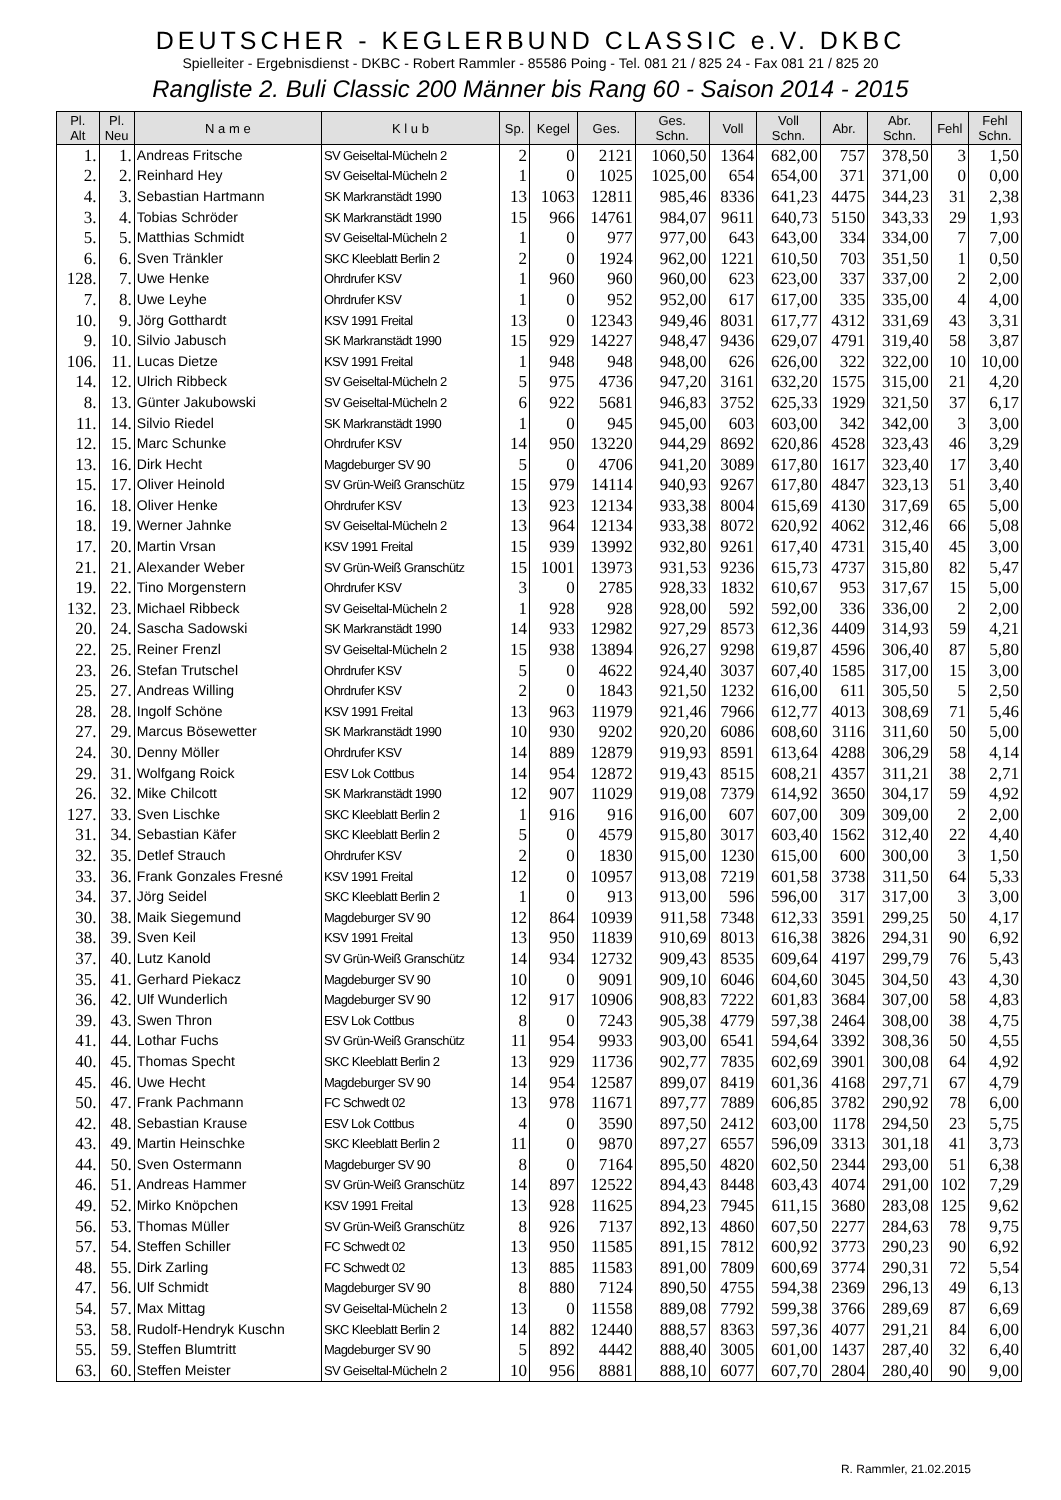DEUTSCHER - KEGLERBUND CLASSIC e.V. DKBC
Spielleiter - Ergebnisdienst - DKBC - Robert Rammler - 85586 Poing - Tel. 081 21 / 825 24 - Fax 081 21 / 825 20
Rangliste 2. Buli Classic 200 Männer bis Rang 60 - Saison 2014 - 2015
| Pl. Alt | Pl. Neu | N a m e | K l u b | Sp. | Kegel | Ges. | Ges. Schn. | Voll | Voll Schn. | Abr. | Abr. Schn. | Fehl | Fehl Schn. |
| --- | --- | --- | --- | --- | --- | --- | --- | --- | --- | --- | --- | --- | --- |
| 1. | 1. | Andreas Fritsche | SV Geiseltal-Mücheln 2 | 2 | 0 | 2121 | 1060,50 | 1364 | 682,00 | 757 | 378,50 | 3 | 1,50 |
| 2. | 2. | Reinhard Hey | SV Geiseltal-Mücheln 2 | 1 | 0 | 1025 | 1025,00 | 654 | 654,00 | 371 | 371,00 | 0 | 0,00 |
| 4. | 3. | Sebastian Hartmann | SK Markranstädt 1990 | 13 | 1063 | 12811 | 985,46 | 8336 | 641,23 | 4475 | 344,23 | 31 | 2,38 |
| 3. | 4. | Tobias Schröder | SK Markranstädt 1990 | 15 | 966 | 14761 | 984,07 | 9611 | 640,73 | 5150 | 343,33 | 29 | 1,93 |
| 5. | 5. | Matthias Schmidt | SV Geiseltal-Mücheln 2 | 1 | 0 | 977 | 977,00 | 643 | 643,00 | 334 | 334,00 | 7 | 7,00 |
| 6. | 6. | Sven Tränkler | SKC Kleeblatt Berlin 2 | 2 | 0 | 1924 | 962,00 | 1221 | 610,50 | 703 | 351,50 | 1 | 0,50 |
| 128. | 7. | Uwe Henke | Ohrdrufer KSV | 1 | 960 | 960 | 960,00 | 623 | 623,00 | 337 | 337,00 | 2 | 2,00 |
| 7. | 8. | Uwe Leyhe | Ohrdrufer KSV | 1 | 0 | 952 | 952,00 | 617 | 617,00 | 335 | 335,00 | 4 | 4,00 |
| 10. | 9. | Jörg Gotthardt | KSV 1991 Freital | 13 | 0 | 12343 | 949,46 | 8031 | 617,77 | 4312 | 331,69 | 43 | 3,31 |
| 9. | 10. | Silvio Jabusch | SK Markranstädt 1990 | 15 | 929 | 14227 | 948,47 | 9436 | 629,07 | 4791 | 319,40 | 58 | 3,87 |
| 106. | 11. | Lucas Dietze | KSV 1991 Freital | 1 | 948 | 948 | 948,00 | 626 | 626,00 | 322 | 322,00 | 10 | 10,00 |
| 14. | 12. | Ulrich Ribbeck | SV Geiseltal-Mücheln 2 | 5 | 975 | 4736 | 947,20 | 3161 | 632,20 | 1575 | 315,00 | 21 | 4,20 |
| 8. | 13. | Günter Jakubowski | SV Geiseltal-Mücheln 2 | 6 | 922 | 5681 | 946,83 | 3752 | 625,33 | 1929 | 321,50 | 37 | 6,17 |
| 11. | 14. | Silvio Riedel | SK Markranstädt 1990 | 1 | 0 | 945 | 945,00 | 603 | 603,00 | 342 | 342,00 | 3 | 3,00 |
| 12. | 15. | Marc Schunke | Ohrdrufer KSV | 14 | 950 | 13220 | 944,29 | 8692 | 620,86 | 4528 | 323,43 | 46 | 3,29 |
| 13. | 16. | Dirk Hecht | Magdeburger SV 90 | 5 | 0 | 4706 | 941,20 | 3089 | 617,80 | 1617 | 323,40 | 17 | 3,40 |
| 15. | 17. | Oliver Heinold | SV Grün-Weiß Granschütz | 15 | 979 | 14114 | 940,93 | 9267 | 617,80 | 4847 | 323,13 | 51 | 3,40 |
| 16. | 18. | Oliver Henke | Ohrdrufer KSV | 13 | 923 | 12134 | 933,38 | 8004 | 615,69 | 4130 | 317,69 | 65 | 5,00 |
| 18. | 19. | Werner Jahnke | SV Geiseltal-Mücheln 2 | 13 | 964 | 12134 | 933,38 | 8072 | 620,92 | 4062 | 312,46 | 66 | 5,08 |
| 17. | 20. | Martin Vrsan | KSV 1991 Freital | 15 | 939 | 13992 | 932,80 | 9261 | 617,40 | 4731 | 315,40 | 45 | 3,00 |
| 21. | 21. | Alexander Weber | SV Grün-Weiß Granschütz | 15 | 1001 | 13973 | 931,53 | 9236 | 615,73 | 4737 | 315,80 | 82 | 5,47 |
| 19. | 22. | Tino Morgenstern | Ohrdrufer KSV | 3 | 0 | 2785 | 928,33 | 1832 | 610,67 | 953 | 317,67 | 15 | 5,00 |
| 132. | 23. | Michael Ribbeck | SV Geiseltal-Mücheln 2 | 1 | 928 | 928 | 928,00 | 592 | 592,00 | 336 | 336,00 | 2 | 2,00 |
| 20. | 24. | Sascha Sadowski | SK Markranstädt 1990 | 14 | 933 | 12982 | 927,29 | 8573 | 612,36 | 4409 | 314,93 | 59 | 4,21 |
| 22. | 25. | Reiner Frenzl | SV Geiseltal-Mücheln 2 | 15 | 938 | 13894 | 926,27 | 9298 | 619,87 | 4596 | 306,40 | 87 | 5,80 |
| 23. | 26. | Stefan Trutschel | Ohrdrufer KSV | 5 | 0 | 4622 | 924,40 | 3037 | 607,40 | 1585 | 317,00 | 15 | 3,00 |
| 25. | 27. | Andreas Willing | Ohrdrufer KSV | 2 | 0 | 1843 | 921,50 | 1232 | 616,00 | 611 | 305,50 | 5 | 2,50 |
| 28. | 28. | Ingolf Schöne | KSV 1991 Freital | 13 | 963 | 11979 | 921,46 | 7966 | 612,77 | 4013 | 308,69 | 71 | 5,46 |
| 27. | 29. | Marcus Bösewetter | SK Markranstädt 1990 | 10 | 930 | 9202 | 920,20 | 6086 | 608,60 | 3116 | 311,60 | 50 | 5,00 |
| 24. | 30. | Denny Möller | Ohrdrufer KSV | 14 | 889 | 12879 | 919,93 | 8591 | 613,64 | 4288 | 306,29 | 58 | 4,14 |
| 29. | 31. | Wolfgang Roick | ESV Lok Cottbus | 14 | 954 | 12872 | 919,43 | 8515 | 608,21 | 4357 | 311,21 | 38 | 2,71 |
| 26. | 32. | Mike Chilcott | SK Markranstädt 1990 | 12 | 907 | 11029 | 919,08 | 7379 | 614,92 | 3650 | 304,17 | 59 | 4,92 |
| 127. | 33. | Sven Lischke | SKC Kleeblatt Berlin 2 | 1 | 916 | 916 | 916,00 | 607 | 607,00 | 309 | 309,00 | 2 | 2,00 |
| 31. | 34. | Sebastian Käfer | SKC Kleeblatt Berlin 2 | 5 | 0 | 4579 | 915,80 | 3017 | 603,40 | 1562 | 312,40 | 22 | 4,40 |
| 32. | 35. | Detlef Strauch | Ohrdrufer KSV | 2 | 0 | 1830 | 915,00 | 1230 | 615,00 | 600 | 300,00 | 3 | 1,50 |
| 33. | 36. | Frank Gonzales Fresné | KSV 1991 Freital | 12 | 0 | 10957 | 913,08 | 7219 | 601,58 | 3738 | 311,50 | 64 | 5,33 |
| 34. | 37. | Jörg Seidel | SKC Kleeblatt Berlin 2 | 1 | 0 | 913 | 913,00 | 596 | 596,00 | 317 | 317,00 | 3 | 3,00 |
| 30. | 38. | Maik Siegemund | Magdeburger SV 90 | 12 | 864 | 10939 | 911,58 | 7348 | 612,33 | 3591 | 299,25 | 50 | 4,17 |
| 38. | 39. | Sven Keil | KSV 1991 Freital | 13 | 950 | 11839 | 910,69 | 8013 | 616,38 | 3826 | 294,31 | 90 | 6,92 |
| 37. | 40. | Lutz Kanold | SV Grün-Weiß Granschütz | 14 | 934 | 12732 | 909,43 | 8535 | 609,64 | 4197 | 299,79 | 76 | 5,43 |
| 35. | 41. | Gerhard Piekacz | Magdeburger SV 90 | 10 | 0 | 9091 | 909,10 | 6046 | 604,60 | 3045 | 304,50 | 43 | 4,30 |
| 36. | 42. | Ulf Wunderlich | Magdeburger SV 90 | 12 | 917 | 10906 | 908,83 | 7222 | 601,83 | 3684 | 307,00 | 58 | 4,83 |
| 39. | 43. | Swen Thron | ESV Lok Cottbus | 8 | 0 | 7243 | 905,38 | 4779 | 597,38 | 2464 | 308,00 | 38 | 4,75 |
| 41. | 44. | Lothar Fuchs | SV Grün-Weiß Granschütz | 11 | 954 | 9933 | 903,00 | 6541 | 594,64 | 3392 | 308,36 | 50 | 4,55 |
| 40. | 45. | Thomas Specht | SKC Kleeblatt Berlin 2 | 13 | 929 | 11736 | 902,77 | 7835 | 602,69 | 3901 | 300,08 | 64 | 4,92 |
| 45. | 46. | Uwe Hecht | Magdeburger SV 90 | 14 | 954 | 12587 | 899,07 | 8419 | 601,36 | 4168 | 297,71 | 67 | 4,79 |
| 50. | 47. | Frank Pachmann | FC Schwedt 02 | 13 | 978 | 11671 | 897,77 | 7889 | 606,85 | 3782 | 290,92 | 78 | 6,00 |
| 42. | 48. | Sebastian Krause | ESV Lok Cottbus | 4 | 0 | 3590 | 897,50 | 2412 | 603,00 | 1178 | 294,50 | 23 | 5,75 |
| 43. | 49. | Martin Heinschke | SKC Kleeblatt Berlin 2 | 11 | 0 | 9870 | 897,27 | 6557 | 596,09 | 3313 | 301,18 | 41 | 3,73 |
| 44. | 50. | Sven Ostermann | Magdeburger SV 90 | 8 | 0 | 7164 | 895,50 | 4820 | 602,50 | 2344 | 293,00 | 51 | 6,38 |
| 46. | 51. | Andreas Hammer | SV Grün-Weiß Granschütz | 14 | 897 | 12522 | 894,43 | 8448 | 603,43 | 4074 | 291,00 | 102 | 7,29 |
| 49. | 52. | Mirko Knöpchen | KSV 1991 Freital | 13 | 928 | 11625 | 894,23 | 7945 | 611,15 | 3680 | 283,08 | 125 | 9,62 |
| 56. | 53. | Thomas Müller | SV Grün-Weiß Granschütz | 8 | 926 | 7137 | 892,13 | 4860 | 607,50 | 2277 | 284,63 | 78 | 9,75 |
| 57. | 54. | Steffen Schiller | FC Schwedt 02 | 13 | 950 | 11585 | 891,15 | 7812 | 600,92 | 3773 | 290,23 | 90 | 6,92 |
| 48. | 55. | Dirk Zarling | FC Schwedt 02 | 13 | 885 | 11583 | 891,00 | 7809 | 600,69 | 3774 | 290,31 | 72 | 5,54 |
| 47. | 56. | Ulf Schmidt | Magdeburger SV 90 | 8 | 880 | 7124 | 890,50 | 4755 | 594,38 | 2369 | 296,13 | 49 | 6,13 |
| 54. | 57. | Max Mittag | SV Geiseltal-Mücheln 2 | 13 | 0 | 11558 | 889,08 | 7792 | 599,38 | 3766 | 289,69 | 87 | 6,69 |
| 53. | 58. | Rudolf-Hendryk Kuschn | SKC Kleeblatt Berlin 2 | 14 | 882 | 12440 | 888,57 | 8363 | 597,36 | 4077 | 291,21 | 84 | 6,00 |
| 55. | 59. | Steffen Blumtritt | Magdeburger SV 90 | 5 | 892 | 4442 | 888,40 | 3005 | 601,00 | 1437 | 287,40 | 32 | 6,40 |
| 63. | 60. | Steffen Meister | SV Geiseltal-Mücheln 2 | 10 | 956 | 8881 | 888,10 | 6077 | 607,70 | 2804 | 280,40 | 90 | 9,00 |
R. Rammler, 21.02.2015